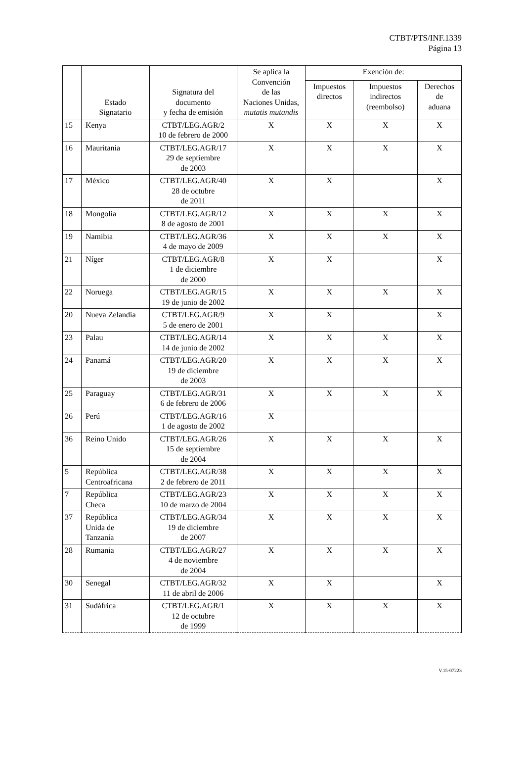CTBT/PTS/INF.1339
Página 13
| | Estado Signatario | Signatura del documento y fecha de emisión | Se aplica la Convención de las Naciones Unidas, mutatis mutandis | Exención de: | | |
| --- | --- | --- | --- | --- | --- | --- |
| | | | | Impuestos directos | Impuestos indirectos (reembolso) | Derechos de aduana |
| 15 | Kenya | CTBT/LEG.AGR/2 10 de febrero de 2000 | X | X | X | X |
| 16 | Mauritania | CTBT/LEG.AGR/17 29 de septiembre de 2003 | X | X | X | X |
| 17 | México | CTBT/LEG.AGR/40 28 de octubre de 2011 | X | X | | X |
| 18 | Mongolia | CTBT/LEG.AGR/12 8 de agosto de 2001 | X | X | X | X |
| 19 | Namibia | CTBT/LEG.AGR/36 4 de mayo de 2009 | X | X | X | X |
| 21 | Níger | CTBT/LEG.AGR/8 1 de diciembre de 2000 | X | X | | X |
| 22 | Noruega | CTBT/LEG.AGR/15 19 de junio de 2002 | X | X | X | X |
| 20 | Nueva Zelandia | CTBT/LEG.AGR/9 5 de enero de 2001 | X | X | | X |
| 23 | Palau | CTBT/LEG.AGR/14 14 de junio de 2002 | X | X | X | X |
| 24 | Panamá | CTBT/LEG.AGR/20 19 de diciembre de 2003 | X | X | X | X |
| 25 | Paraguay | CTBT/LEG.AGR/31 6 de febrero de 2006 | X | X | X | X |
| 26 | Perú | CTBT/LEG.AGR/16 1 de agosto de 2002 | X | | | |
| 36 | Reino Unido | CTBT/LEG.AGR/26 15 de septiembre de 2004 | X | X | X | X |
| 5 | República Centroafricana | CTBT/LEG.AGR/38 2 de febrero de 2011 | X | X | X | X |
| 7 | República Checa | CTBT/LEG.AGR/23 10 de marzo de 2004 | X | X | X | X |
| 37 | República Unida de Tanzanía | CTBT/LEG.AGR/34 19 de diciembre de 2007 | X | X | X | X |
| 28 | Rumania | CTBT/LEG.AGR/27 4 de noviembre de 2004 | X | X | X | X |
| 30 | Senegal | CTBT/LEG.AGR/32 11 de abril de 2006 | X | X | | X |
| 31 | Sudáfrica | CTBT/LEG.AGR/1 12 de octubre de 1999 | X | X | X | X |
V.15-07223